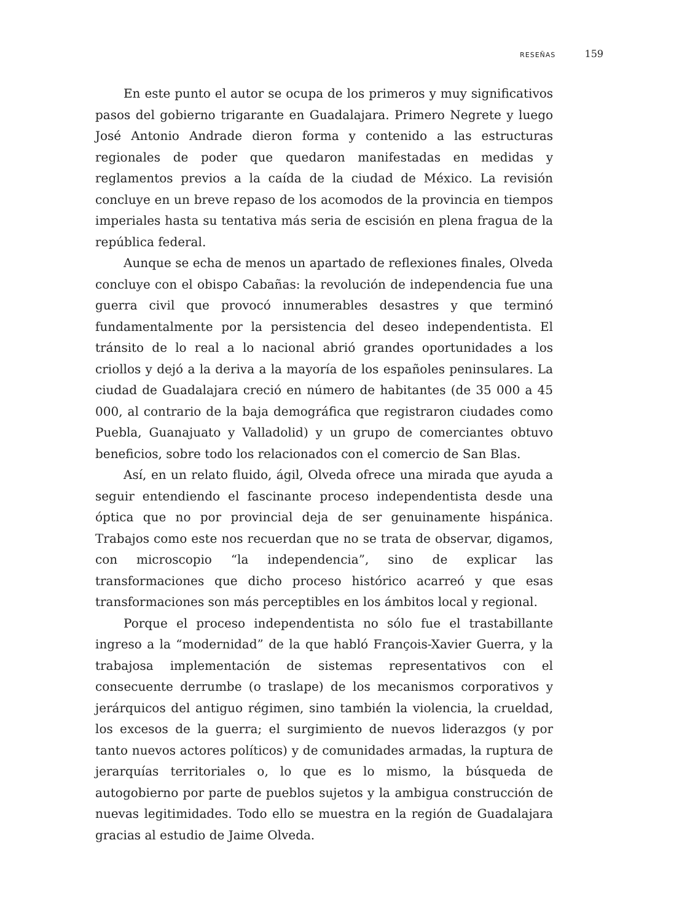RESEÑAS 159
En este punto el autor se ocupa de los primeros y muy significativos pasos del gobierno trigarante en Guadalajara. Primero Negrete y luego José Antonio Andrade dieron forma y contenido a las estructuras regionales de poder que quedaron manifestadas en medidas y reglamentos previos a la caída de la ciudad de México. La revisión concluye en un breve repaso de los acomodos de la provincia en tiempos imperiales hasta su tentativa más seria de escisión en plena fragua de la república federal.
Aunque se echa de menos un apartado de reflexiones finales, Olveda concluye con el obispo Cabañas: la revolución de independencia fue una guerra civil que provocó innumerables desastres y que terminó fundamentalmente por la persistencia del deseo independentista. El tránsito de lo real a lo nacional abrió grandes oportunidades a los criollos y dejó a la deriva a la mayoría de los españoles peninsulares. La ciudad de Guadalajara creció en número de habitantes (de 35 000 a 45 000, al contrario de la baja demográfica que registraron ciudades como Puebla, Guanajuato y Valladolid) y un grupo de comerciantes obtuvo beneficios, sobre todo los relacionados con el comercio de San Blas.
Así, en un relato fluido, ágil, Olveda ofrece una mirada que ayuda a seguir entendiendo el fascinante proceso independentista desde una óptica que no por provincial deja de ser genuinamente hispánica. Trabajos como este nos recuerdan que no se trata de observar, digamos, con microscopio “la independencia”, sino de explicar las transformaciones que dicho proceso histórico acarreó y que esas transformaciones son más perceptibles en los ámbitos local y regional.
Porque el proceso independentista no sólo fue el trastabillante ingreso a la “modernidad” de la que habló François-Xavier Guerra, y la trabajosa implementación de sistemas representativos con el consecuente derrumbe (o traslape) de los mecanismos corporativos y jerárquicos del antiguo régimen, sino también la violencia, la crueldad, los excesos de la guerra; el surgimiento de nuevos liderazgos (y por tanto nuevos actores políticos) y de comunidades armadas, la ruptura de jerarquías territoriales o, lo que es lo mismo, la búsqueda de autogobierno por parte de pueblos sujetos y la ambigua construcción de nuevas legitimidades. Todo ello se muestra en la región de Guadalajara gracias al estudio de Jaime Olveda.